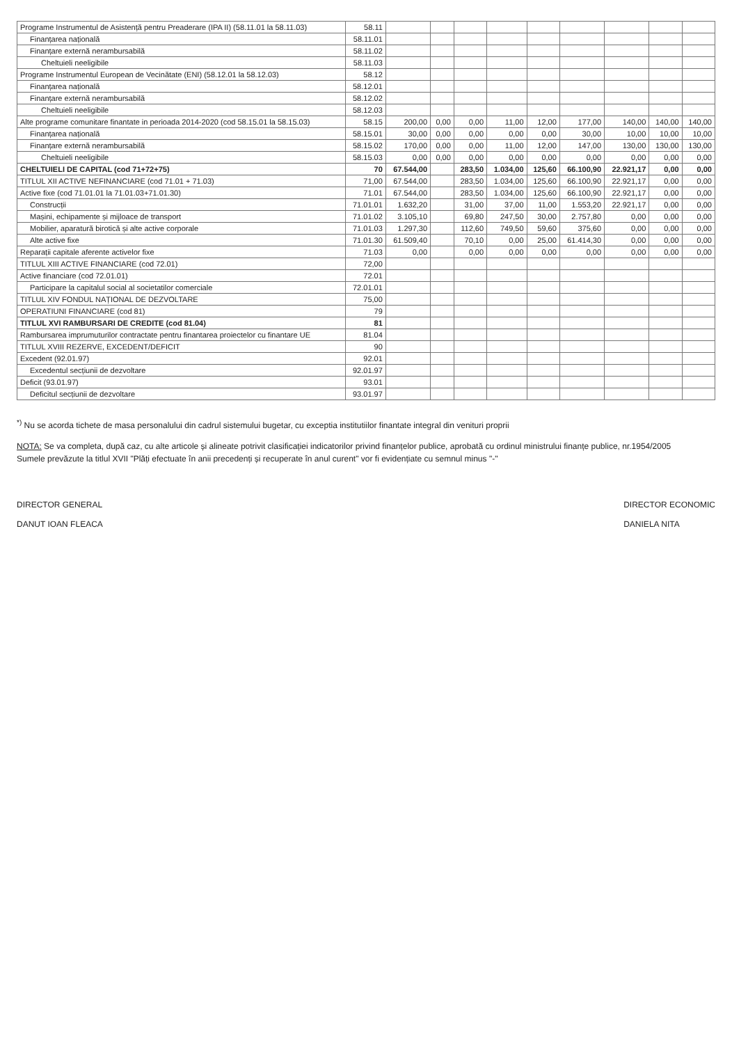| Programe Instrumentul de Asistență pentru Preaderare (IPA II) (58.11.01 la 58.11.03) | 58.11 | | | | | | | | | |
| Finanțarea națională | 58.11.01 | | | | | | | | | |
| Finanțare externă nerambursabilă | 58.11.02 | | | | | | | | | |
| Cheltuieli neeligibile | 58.11.03 | | | | | | | | | |
| Programe Instrumentul European de Vecinătate (ENI) (58.12.01 la 58.12.03) | 58.12 | | | | | | | | | |
| Finanțarea națională | 58.12.01 | | | | | | | | | |
| Finanțare externă nerambursabilă | 58.12.02 | | | | | | | | | |
| Cheltuieli neeligibile | 58.12.03 | | | | | | | | | |
| Alte programe comunitare finantate in perioada 2014-2020 (cod 58.15.01 la 58.15.03) | 58.15 | 200,00 | 0,00 | 0,00 | 11,00 | 12,00 | 177,00 | 140,00 | 140,00 | 140,00 |
| Finanțarea națională | 58.15.01 | 30,00 | 0,00 | 0,00 | 0,00 | 0,00 | 30,00 | 10,00 | 10,00 | 10,00 |
| Finanțare externă nerambursabilă | 58.15.02 | 170,00 | 0,00 | 0,00 | 11,00 | 12,00 | 147,00 | 130,00 | 130,00 | 130,00 |
| Cheltuieli neeligibile | 58.15.03 | 0,00 | 0,00 | 0,00 | 0,00 | 0,00 | 0,00 | 0,00 | 0,00 | 0,00 |
| CHELTUIELI DE CAPITAL (cod 71+72+75) | 70 | 67.544,00 | | 283,50 | 1.034,00 | 125,60 | 66.100,90 | 22.921,17 | 0,00 | 0,00 |
| TITLUL XII ACTIVE NEFINANCIARE (cod 71.01 + 71.03) | 71,00 | 67.544,00 | | 283,50 | 1.034,00 | 125,60 | 66.100,90 | 22.921,17 | 0,00 | 0,00 |
| Active fixe (cod 71.01.01 la 71.01.03+71.01.30) | 71.01 | 67.544,00 | | 283,50 | 1.034,00 | 125,60 | 66.100,90 | 22.921,17 | 0,00 | 0,00 |
| Construcții | 71.01.01 | 1.632,20 | | 31,00 | 37,00 | 11,00 | 1.553,20 | 22.921,17 | 0,00 | 0,00 |
| Mașini, echipamente și mijloace de transport | 71.01.02 | 3.105,10 | | 69,80 | 247,50 | 30,00 | 2.757,80 | 0,00 | 0,00 | 0,00 |
| Mobilier, aparatură birotică și alte active corporale | 71.01.03 | 1.297,30 | | 112,60 | 749,50 | 59,60 | 375,60 | 0,00 | 0,00 | 0,00 |
| Alte active fixe | 71.01.30 | 61.509,40 | | 70,10 | 0,00 | 25,00 | 61.414,30 | 0,00 | 0,00 | 0,00 |
| Reparații capitale aferente activelor fixe | 71.03 | 0,00 | | 0,00 | 0,00 | 0,00 | 0,00 | 0,00 | 0,00 | 0,00 |
| TITLUL XIII ACTIVE FINANCIARE (cod 72.01) | 72,00 | | | | | | | | | |
| Active financiare (cod 72.01.01) | 72.01 | | | | | | | | | |
| Participare la capitalul social al societatilor comerciale | 72.01.01 | | | | | | | | | |
| TITLUL XIV FONDUL NAȚIONAL DE DEZVOLTARE | 75,00 | | | | | | | | | |
| OPERATIUNI FINANCIARE (cod 81) | 79 | | | | | | | | | |
| TITLUL XVI RAMBURSARI DE CREDITE (cod 81.04) | 81 | | | | | | | | | |
| Rambursarea imprumuturilor contractate pentru finantarea proiectelor cu finantare UE | 81.04 | | | | | | | | | |
| TITLUL XVIII REZERVE, EXCEDENT/DEFICIT | 90 | | | | | | | | | |
| Excedent (92.01.97) | 92.01 | | | | | | | | | |
| Excedentul secțiunii de dezvoltare | 92.01.97 | | | | | | | | | |
| Deficit (93.01.97) | 93.01 | | | | | | | | | |
| Deficitul secțiunii de dezvoltare | 93.01.97 | | | | | | | | | |
<sup>*)</sup> Nu se acorda tichete de masa personalului din cadrul sistemului bugetar, cu exceptia institutiilor finantate integral din venituri proprii
NOTA: Se va completa, după caz, cu alte articole și alineate potrivit clasificației indicatorilor privind finanțelor publice, aprobată cu ordinul ministrului finanțe publice, nr.1954/2005
Sumele prevăzute la titlul XVII "Plăți efectuate în anii precedenți și recuperate în anul curent" vor fi evidențiate cu semnul minus "-"
DIRECTOR GENERAL
DANUT IOAN FLEACA
DIRECTOR ECONOMIC
DANIELA NITA